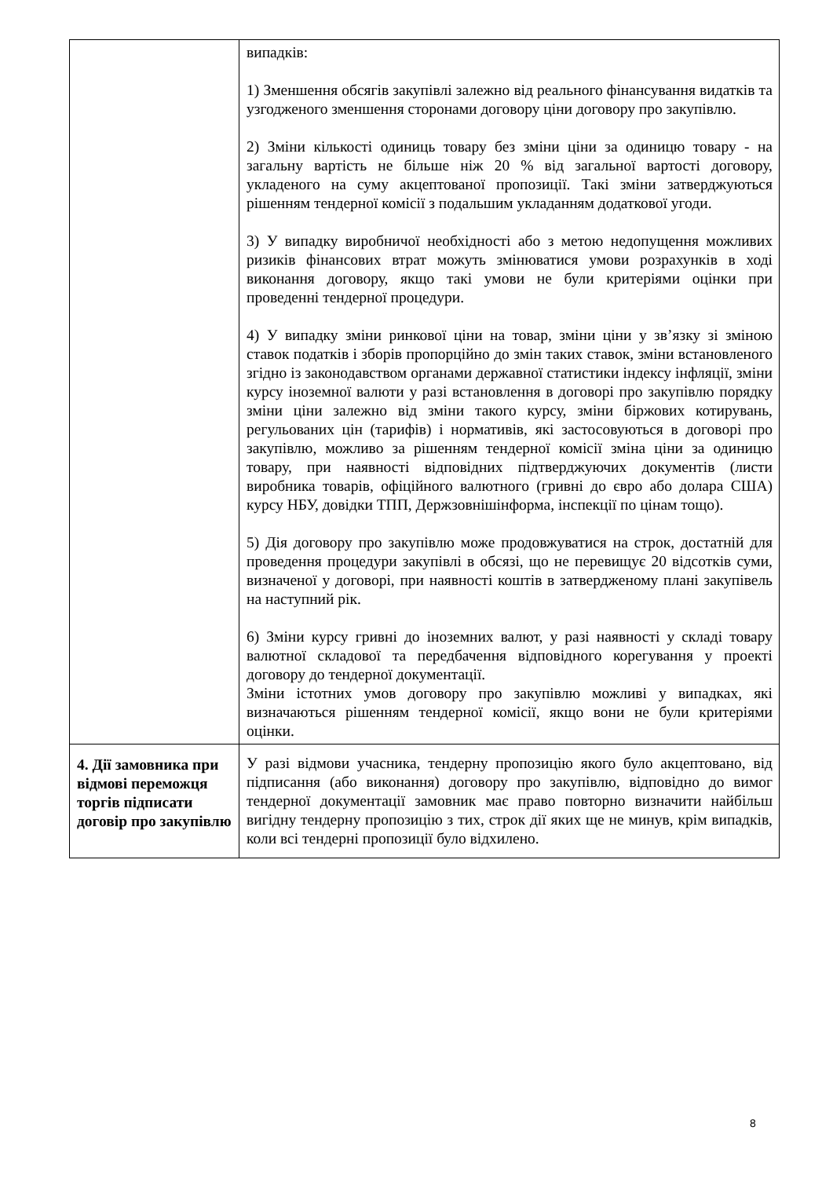| | випадків: 1) Зменшення обсягів закупівлі залежно від реального фінансування видатків та узгодженого зменшення сторонами договору ціни договору про закупівлю. 2) Зміни кількості одиниць товару без зміни ціни за одиницю товару - на загальну вартість не більше ніж 20 % від загальної вартості договору, укладеного на суму акцептованої пропозиції. Такі зміни затверджуються рішенням тендерної комісії з подальшим укладанням додаткової угоди. 3) У випадку виробничої необхідності або з метою недопущення можливих ризиків фінансових втрат можуть змінюватися умови розрахунків в ході виконання договору, якщо такі умови не були критеріями оцінки при проведенні тендерної процедури. 4) У випадку зміни ринкової ціни на товар, зміни ціни у зв’язку зі зміною ставок податків і зборів пропорційно до змін таких ставок, зміни встановленого згідно із законодавством органами державної статистики індексу інфляції, зміни курсу іноземної валюти у разі встановлення в договорі про закупівлю порядку зміни ціни залежно від зміни такого курсу, зміни біржових котирувань, регульованих цін (тарифів) і нормативів, які застосовуються в договорі про закупівлю, можливо за рішенням тендерної комісії зміна ціни за одиницю товару, при наявності відповідних підтверджуючих документів (листи виробника товарів, офіційного валютного (гривні до євро або долара США) курсу НБУ, довідки ТПП, Держзовнішінформа, інспекції по цінам тощо). 5) Дія договору про закупівлю може продовжуватися на строк, достатній для проведення процедури закупівлі в обсязі, що не перевищує 20 відсотків суми, визначеної у договорі, при наявності коштів в затвердженому плані закупівель на наступний рік. 6) Зміни курсу гривні до іноземних валют, у разі наявності у складі товару валютної складової та передбачення відповідного корегування у проекті договору до тендерної документації. Зміни істотних умов договору про закупівлю можливі у випадках, які визначаються рішенням тендерної комісії, якщо вони не були критеріями оцінки. |
| 4. Дії замовника при відмові переможця торгів підписати договір про закупівлю | У разі відмови учасника, тендерну пропозицію якого було акцептовано, від підписання (або виконання) договору про закупівлю, відповідно до вимог тендерної документації замовник має право повторно визначити найбільш вигідну тендерну пропозицію з тих, строк дії яких ще не минув, крім випадків, коли всі тендерні пропозиції було відхилено. |
8